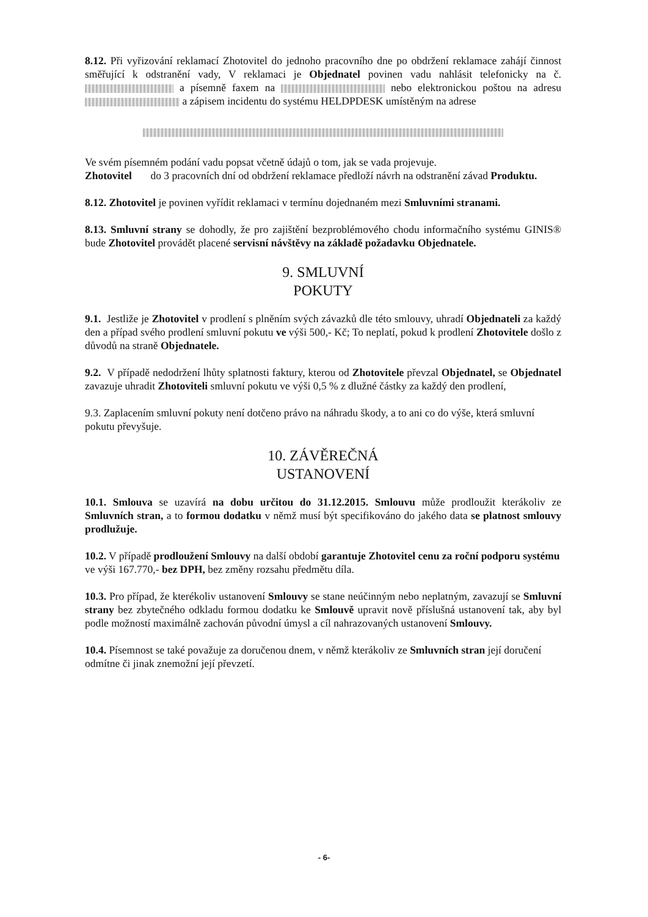8.12. Při vyřizování reklamací Zhotovitel do jednoho pracovního dne po obdržení reklamace zahájí činnost směřující k odstranění vady, V reklamaci je Objednatel povinen vadu nahlásit telefonicky na č. a písemně faxem na nebo elektronickou poštou na adresu a zápisem incidentu do systému HELDPDESK umístěným na adrese
Ve svém písemném podání vadu popsat včetně údajů o tom, jak se vada projevuje.
Zhotovitel do 3 pracovních dní od obdržení reklamace předloží návrh na odstranění závad Produktu.
8.12. Zhotovitel je povinen vyřídit reklamaci v termínu dojednaném mezi Smluvními stranami.
8.13. Smluvní strany se dohodly, že pro zajištění bezproblémového chodu informačního systému GINIS® bude Zhotovitel provádět placené servisní návštěvy na základě požadavku Objednatele.
9. SMLUVNÍ
POKUTY
9.1. Jestliže je Zhotovitel v prodlení s plněním svých závazků dle této smlouvy, uhradí Objednateli za každý den a případ svého prodlení smluvní pokutu ve výši 500,- Kč; To neplatí, pokud k prodlení Zhotovitele došlo z důvodů na straně Objednatele.
9.2. V případě nedodržení lhůty splatnosti faktury, kterou od Zhotovitele převzal Objednatel, se Objednatel zavazuje uhradit Zhotoviteli smluvní pokutu ve výši 0,5 % z dlužné částky za každý den prodlení,
9.3. Zaplacením smluvní pokuty není dotčeno právo na náhradu škody, a to ani co do výše, která smluvní pokutu převyšuje.
10. ZÁVĚREČNÁ
USTANOVENÍ
10.1. Smlouva se uzavírá na dobu určitou do 31.12.2015. Smlouvu může prodloužit kterákoliv ze Smluvních stran, a to formou dodatku v němž musí být specifikováno do jakého data se platnost smlouvy prodlužuje.
10.2. V případě prodloužení Smlouvy na další období garantuje Zhotovitel cenu za roční podporu systému ve výši 167.770,- bez DPH, bez změny rozsahu předmětu díla.
10.3. Pro případ, že kterékoliv ustanovení Smlouvy se stane neúčinným nebo neplatným, zavazují se Smluvní strany bez zbytečného odkladu formou dodatku ke Smlouvě upravit nově příslušná ustanovení tak, aby byl podle možností maximálně zachován původní úmysl a cíl nahrazovaných ustanovení Smlouvy.
10.4. Písemnost se také považuje za doručenou dnem, v němž kterákoliv ze Smluvních stran její doručení odmítne či jinak znemožní její převzetí.
- 6-